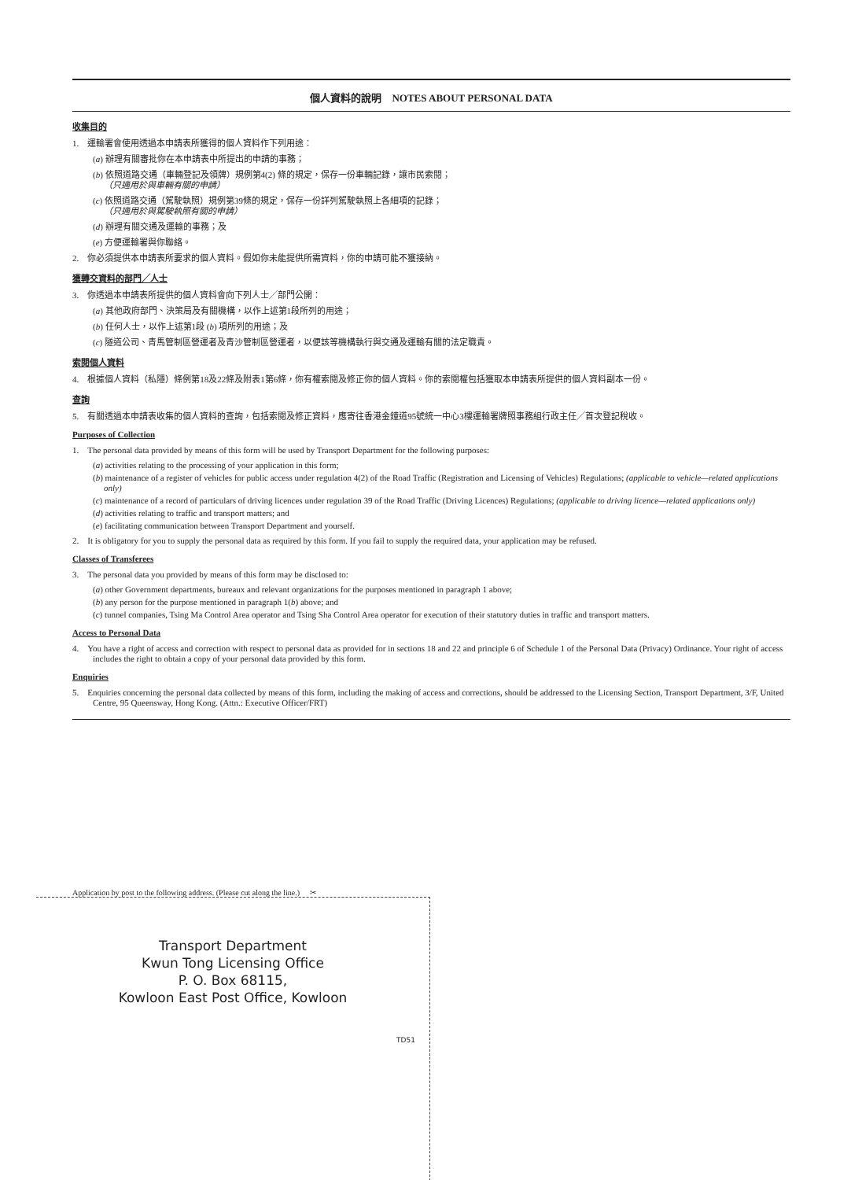個人資料的說明　NOTES ABOUT PERSONAL DATA
收集目的
1.　運輸署會使用透過本申請表所獲得的個人資料作下列用途：
(a) 辦理有關審批你在本申請表中所提出的申請的事務；
(b) 依照道路交通（車輛登記及領牌）規例第4(2) 條的規定，保存一份車輛記錄，讓市民索閱；
（只適用於與車輛有關的申請）
(c) 依照道路交通（駕駛執照）規例第39條的規定，保存一份詳列駕駛執照上各細項的記錄；
（只適用於與駕駛執照有關的申請）
(d) 辦理有關交通及運輸的事務；及
(e) 方便運輸署與你聯絡。
2.　你必須提供本申請表所要求的個人資料。假如你未能提供所需資料，你的申請可能不獲接納。
獲轉交資料的部門╱人士
3.　你透過本申請表所提供的個人資料會向下列人士╱部門公開：
(a) 其他政府部門、決策局及有關機構，以作上述第1段所列的用途；
(b) 任何人士，以作上述第1段 (b) 項所列的用途；及
(c) 隧道公司、青馬管制區營運者及青沙管制區營運者，以便該等機構執行與交通及運輸有關的法定職責。
索閱個人資料
4.　根據個人資料（私隱）條例第18及22條及附表1第6條，你有權索閱及修正你的個人資料。你的索閱權包括獲取本申請表所提供的個人資料副本一份。
查詢
5.　有關透過本申請表收集的個人資料的查詢，包括索閱及修正資料，應寄往香港金鐘道95號統一中心3樓運輸署牌照事務組行政主任╱首次登記稅收。
Purposes of Collection
1.　The personal data provided by means of this form will be used by Transport Department for the following purposes:
(a) activities relating to the processing of your application in this form;
(b) maintenance of a register of vehicles for public access under regulation 4(2) of the Road Traffic (Registration and Licensing of Vehicles) Regulations; (applicable to vehicle—related applications only)
(c) maintenance of a record of particulars of driving licences under regulation 39 of the Road Traffic (Driving Licences) Regulations; (applicable to driving licence—related applications only)
(d) activities relating to traffic and transport matters; and
(e) facilitating communication between Transport Department and yourself.
2.　It is obligatory for you to supply the personal data as required by this form. If you fail to supply the required data, your application may be refused.
Classes of Transferees
3.　The personal data you provided by means of this form may be disclosed to:
(a) other Government departments, bureaux and relevant organizations for the purposes mentioned in paragraph 1 above;
(b) any person for the purpose mentioned in paragraph 1(b) above; and
(c) tunnel companies, Tsing Ma Control Area operator and Tsing Sha Control Area operator for execution of their statutory duties in traffic and transport matters.
Access to Personal Data
4.　You have a right of access and correction with respect to personal data as provided for in sections 18 and 22 and principle 6 of Schedule 1 of the Personal Data (Privacy) Ordinance. Your right of access includes the right to obtain a copy of your personal data provided by this form.
Enquiries
5.　Enquiries concerning the personal data collected by means of this form, including the making of access and corrections, should be addressed to the Licensing Section, Transport Department, 3/F, United Centre, 95 Queensway, Hong Kong. (Attn.: Executive Officer/FRT)
Application by post to the following address. (Please cut along the line.) ✂
Transport Department
Kwun Tong Licensing Office
P. O. Box 68115,
Kowloon East Post Office, Kowloon
TD51